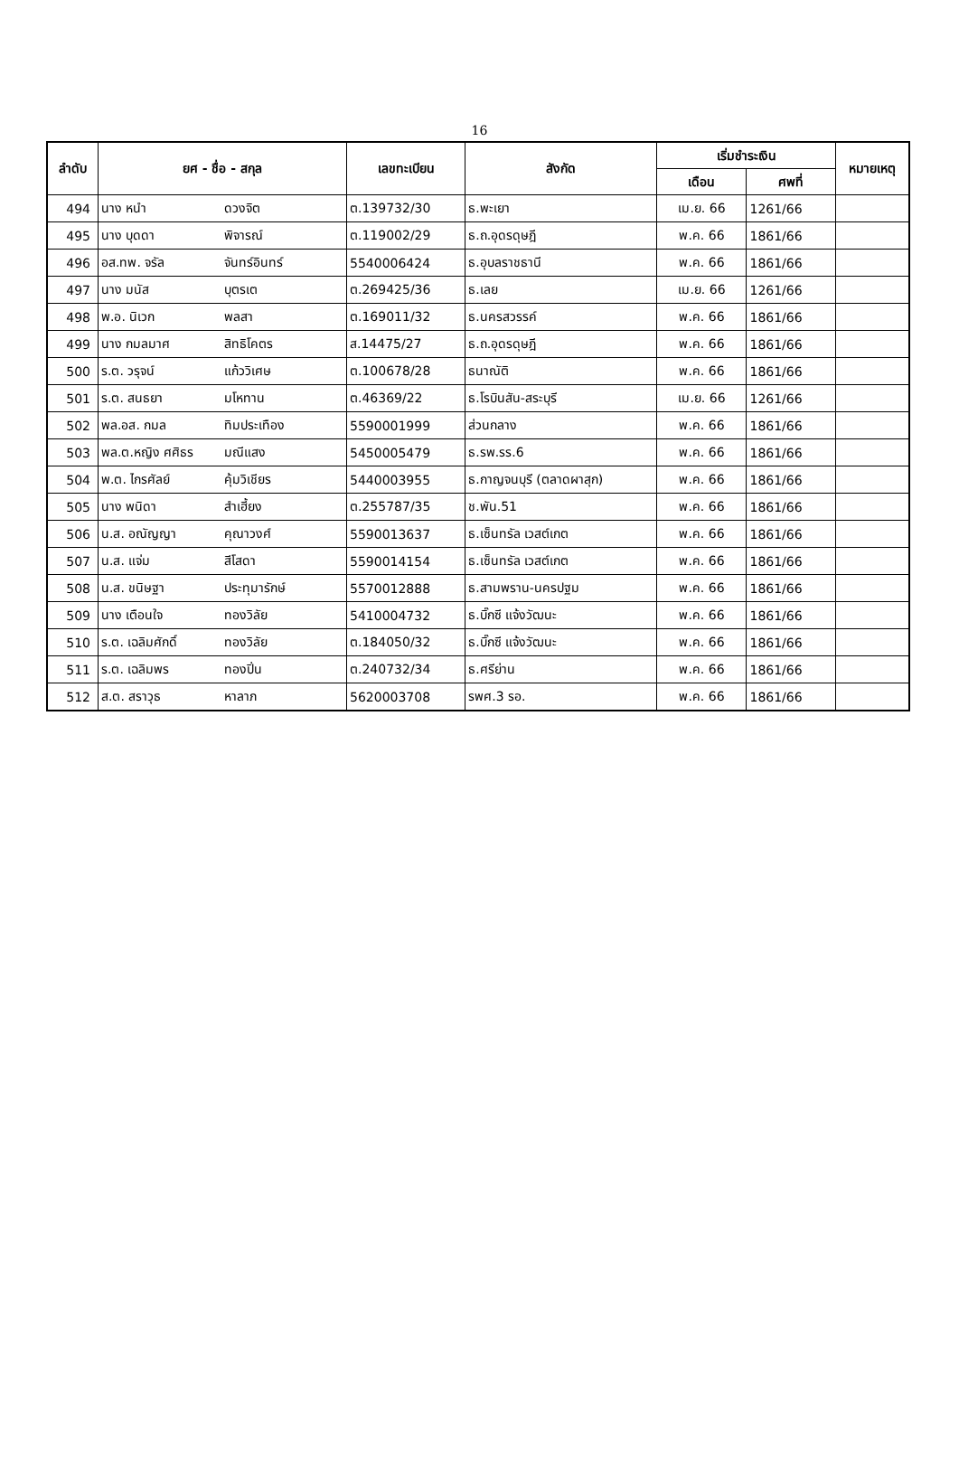16
| ลำดับ | ยศ - ชื่อ - สกุล | | เลขทะเบียน | สังกัด | เริ่มชำระเงิน | | หมายเหตุ |
| --- | --- | --- | --- | --- | --- | --- | --- |
| | | | | | เดือน | ศพที่ | |
| 494 | นาง หนำ | ดวงจิต | ต.139732/30 | ธ.พะเยา | เม.ย. 66 | 1261/66 | |
| 495 | นาง บุดดา | พิจารณ์ | ต.119002/29 | ธ.ถ.อุดรดุษฎี | พ.ค. 66 | 1861/66 | |
| 496 | อส.ทพ. จรัล | จันทร์อินทร์ | 5540006424 | ธ.อุบลราชธานี | พ.ค. 66 | 1861/66 | |
| 497 | นาง มนัส | บุตรเต | ต.269425/36 | ธ.เลย | เม.ย. 66 | 1261/66 | |
| 498 | พ.อ. นิเวก | พลสา | ต.169011/32 | ธ.นครสวรรค์ | พ.ค. 66 | 1861/66 | |
| 499 | นาง กมลมาศ | สิทธิโคตร | ส.14475/27 | ธ.ถ.อุดรดุษฎี | พ.ค. 66 | 1861/66 | |
| 500 | ร.ต. วรุจน์ | แก้ววิเศษ | ต.100678/28 | ธนาณัติ | พ.ค. 66 | 1861/66 | |
| 501 | ร.ต. สนธยา | มโหทาน | ต.46369/22 | ธ.โรบินสัน-สระบุรี | เม.ย. 66 | 1261/66 | |
| 502 | พล.อส. กมล | ทิมประเทือง | 5590001999 | ส่วนกลาง | พ.ค. 66 | 1861/66 | |
| 503 | พล.ต.หญิง ศศิธร | มณีแสง | 5450005479 | ธ.รพ.รร.6 | พ.ค. 66 | 1861/66 | |
| 504 | พ.ต. ไกรศัลย์ | คุ้มวิเชียร | 5440003955 | ธ.กาญจนบุรี (ตลาดผาสุก) | พ.ค. 66 | 1861/66 | |
| 505 | นาง พนิดา | สำเฮี้ยง | ต.255787/35 | ช.พัน.51 | พ.ค. 66 | 1861/66 | |
| 506 | น.ส. อณัญญา | คุณาวงศ์ | 5590013637 | ธ.เซ็นทรัล เวสต์เกต | พ.ค. 66 | 1861/66 | |
| 507 | น.ส. แจ่ม | สีโสดา | 5590014154 | ธ.เซ็นทรัล เวสต์เกต | พ.ค. 66 | 1861/66 | |
| 508 | น.ส. ขนิษฐา | ประทุมารักษ์ | 5570012888 | ธ.สามพราน-นครปฐม | พ.ค. 66 | 1861/66 | |
| 509 | นาง เตือนใจ | ทองวิลัย | 5410004732 | ธ.บิ๊กซี แจ้งวัฒนะ | พ.ค. 66 | 1861/66 | |
| 510 | ร.ต. เฉลิมศักดิ์ | ทองวิลัย | ต.184050/32 | ธ.บิ๊กซี แจ้งวัฒนะ | พ.ค. 66 | 1861/66 | |
| 511 | ร.ต. เฉลิมพร | ทองปิ่น | ต.240732/34 | ธ.ศรีย่าน | พ.ค. 66 | 1861/66 | |
| 512 | ส.ต. สราวุธ | หาลาภ | 5620003708 | รพศ.3 รอ. | พ.ค. 66 | 1861/66 | |